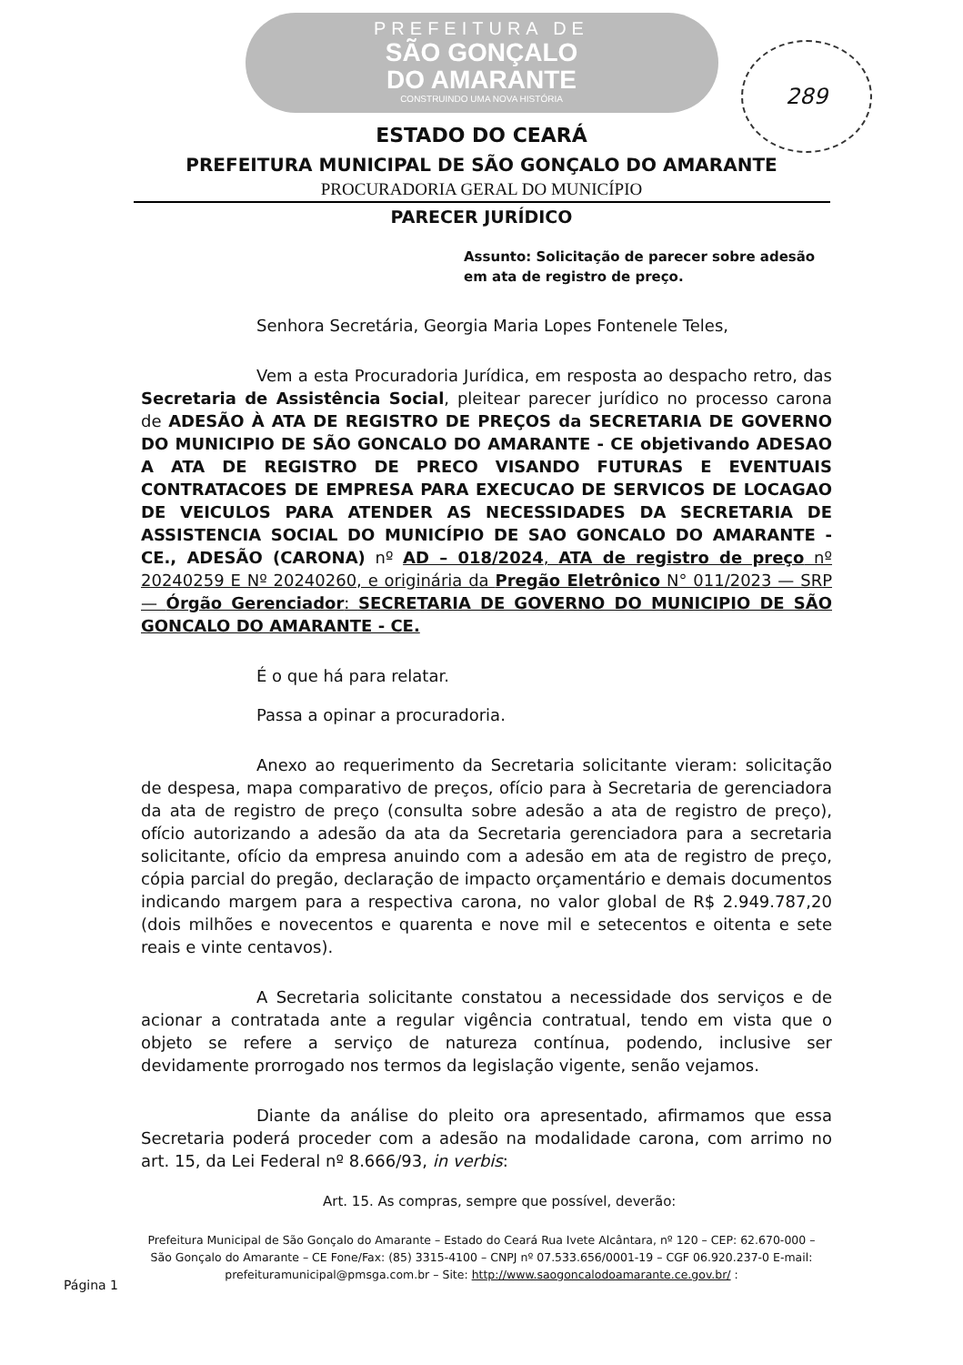PREFEITURA DE
SÃO GONÇALO
DO AMARANTE
CONSTRUINDO UMA NOVA HISTÓRIA
289
ESTADO DO CEARÁ
PREFEITURA MUNICIPAL DE SÃO GONÇALO DO AMARANTE
PROCURADORIA GERAL DO MUNICÍPIO
PARECER JURÍDICO
Assunto: Solicitação de parecer sobre adesão em ata de registro de preço.
Senhora Secretária, Georgia Maria Lopes Fontenele Teles,
Vem a esta Procuradoria Jurídica, em resposta ao despacho retro, das Secretaria de Assistência Social, pleitear parecer jurídico no processo carona de ADESÃO À ATA DE REGISTRO DE PREÇOS da SECRETARIA DE GOVERNO DO MUNICIPIO DE SÃO GONCALO DO AMARANTE - CE objetivando ADESAO A ATA DE REGISTRO DE PRECO VISANDO FUTURAS E EVENTUAIS CONTRATACOES DE EMPRESA PARA EXECUCAO DE SERVICOS DE LOCAGAO DE VEICULOS PARA ATENDER AS NECESSIDADES DA SECRETARIA DE ASSISTENCIA SOCIAL DO MUNICÍPIO DE SAO GONCALO DO AMARANTE - CE., ADESÃO (CARONA) nº AD – 018/2024, ATA de registro de preço nº 20240259 E Nº 20240260, e originária da Pregão Eletrônico N° 011/2023 — SRP— Órgão Gerenciador: SECRETARIA DE GOVERNO DO MUNICIPIO DE SÃO GONCALO DO AMARANTE - CE.
É o que há para relatar.
Passa a opinar a procuradoria.
Anexo ao requerimento da Secretaria solicitante vieram: solicitação de despesa, mapa comparativo de preços, ofício para à Secretaria de gerenciadora da ata de registro de preço (consulta sobre adesão a ata de registro de preço), ofício autorizando a adesão da ata da Secretaria gerenciadora para a secretaria solicitante, ofício da empresa anuindo com a adesão em ata de registro de preço, cópia parcial do pregão, declaração de impacto orçamentário e demais documentos indicando margem para a respectiva carona, no valor global de R$ 2.949.787,20 (dois milhões e novecentos e quarenta e nove mil e setecentos e oitenta e sete reais e vinte centavos).
A Secretaria solicitante constatou a necessidade dos serviços e de acionar a contratada ante a regular vigência contratual, tendo em vista que o objeto se refere a serviço de natureza contínua, podendo, inclusive ser devidamente prorrogado nos termos da legislação vigente, senão vejamos.
Diante da análise do pleito ora apresentado, afirmamos que essa Secretaria poderá proceder com a adesão na modalidade carona, com arrimo no art. 15, da Lei Federal nº 8.666/93, in verbis:
Art. 15. As compras, sempre que possível, deverão:
Prefeitura Municipal de São Gonçalo do Amarante – Estado do Ceará Rua Ivete Alcântara, nº 120 – CEP: 62.670-000 – São Gonçalo do Amarante – CE Fone/Fax: (85) 3315-4100 – CNPJ nº 07.533.656/0001-19 – CGF 06.920.237-0 E-mail: prefeituramunicipal@pmsga.com.br – Site: http://www.saogoncalodoamarante.ce.gov.br/ :
Página 1